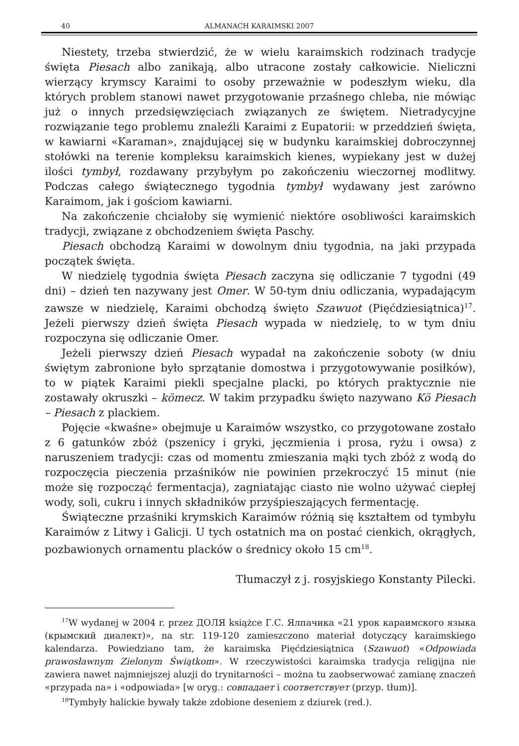40 ALMANACH KARAIMSKI 2007
Niestety, trzeba stwierdzić, że w wielu karaimskich rodzinach tradycje święta Piesach albo zanikają, albo utracone zostały całkowicie. Nieliczni wierzący krymscy Karaimi to osoby przeważnie w podeszłym wieku, dla których problem stanowi nawet przygotowanie przaśnego chleba, nie mówiąc już o innych przedsięwzięciach związanych ze świętem. Nietradycyjne rozwiązanie tego problemu znaleźli Karaimi z Eupatorii: w przeddzień święta, w kawiarni «Karaman», znajdującej się w budynku karaimskiej dobroczynnej stołówki na terenie kompleksu karaimskich kienes, wypiekany jest w dużej ilości tymbył, rozdawany przybyłym po zakończeniu wieczornej modlitwy. Podczas całego świątecznego tygodnia tymbył wydawany jest zarówno Karaimom, jak i gościom kawiarni.
Na zakończenie chciałoby się wymienić niektóre osobliwości karaimskich tradycji, związane z obchodzeniem święta Paschy.
Piesach obchodzą Karaimi w dowolnym dniu tygodnia, na jaki przypada początek święta.
W niedzielę tygodnia święta Piesach zaczyna się odliczanie 7 tygodni (49 dni) – dzień ten nazywany jest Omer. W 50-tym dniu odliczania, wypadającym zawsze w niedzielę, Karaimi obchodzą święto Szawuot (Pięćdziesiątnica)<sup>17</sup>. Jeżeli pierwszy dzień święta Piesach wypada w niedzielę, to w tym dniu rozpoczyna się odliczanie Omer.
Jeżeli pierwszy dzień Piesach wypadał na zakończenie soboty (w dniu świętym zabronione było sprzątanie domostwa i przygotowywanie posiłków), to w piątek Karaimi piekli specjalne placki, po których praktycznie nie zostawały okruszki – kömecz. W takim przypadku święto nazywano Kö Piesach – Piesach z plackiem.
Pojęcie «kwaśne» obejmuje u Karaimów wszystko, co przygotowane zostało z 6 gatunków zbóż (pszenicy i gryki, jęczmienia i prosa, ryżu i owsa) z naruszeniem tradycji: czas od momentu zmieszania mąki tych zbóż z wodą do rozpoczęcia pieczenia przaśników nie powinien przekroczyć 15 minut (nie może się rozpocząć fermentacja), zagniatając ciasto nie wolno używać ciepłej wody, soli, cukru i innych składników przyśpieszających fermentację.
Świąteczne przaśniki krymskich Karaimów różnią się kształtem od tymbyłu Karaimów z Litwy i Galicji. U tych ostatnich ma on postać cienkich, okrągłych, pozbawionych ornamentu placków o średnicy około 15 cm<sup>18</sup>.
Tłumaczył z j. rosyjskiego Konstanty Pilecki.
<sup>17</sup> W wydanej w 2004 r. przez ДОЛЯ książce Г.С. Ялпачика «21 урок караимского языка (крымский диалект)», na str. 119-120 zamieszczono materiał dotyczący karaimskiego kalendarza. Powiedziano tam, że karaimska Pięćdziesiątnica (Szawuot) «Odpowiada prawosławnym Zielonym Świątkom». W rzeczywistości karaimska tradycja religijna nie zawiera nawet najmniejszej aluzji do trynitarności – można tu zaobserwować zamianę znaczeń «przypada na» i «odpowiada» [w oryg.: совпадает i соответствует (przyp. tłum)].
<sup>18</sup> Tymbyły halickie bywały także zdobione deseniem z dziurek (red.).